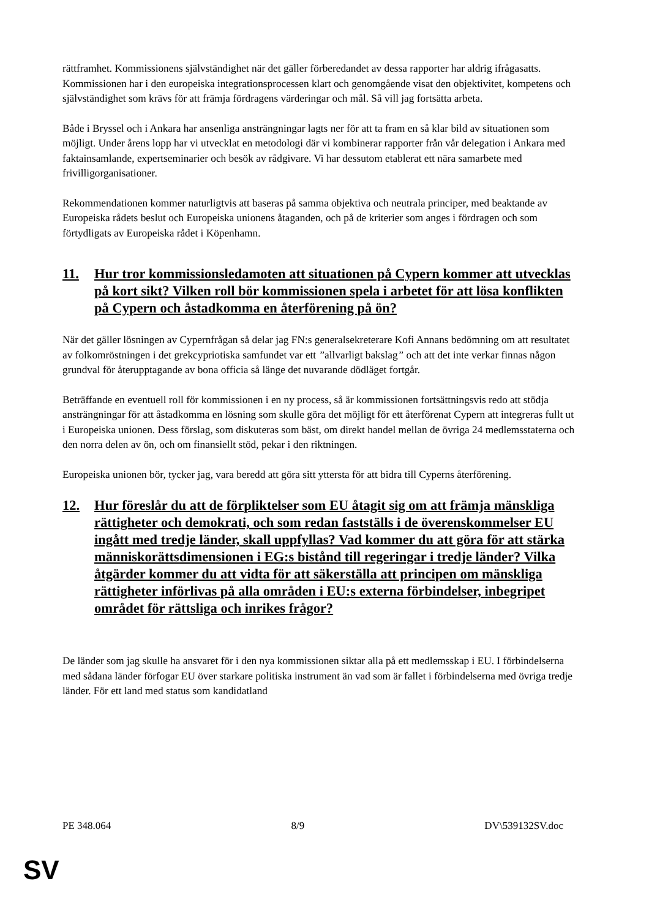rättframhet. Kommissionens självständighet när det gäller förberedandet av dessa rapporter har aldrig ifrågasatts. Kommissionen har i den europeiska integrationsprocessen klart och genomgående visat den objektivitet, kompetens och självständighet som krävs för att främja fördragens värderingar och mål. Så vill jag fortsätta arbeta.
Både i Bryssel och i Ankara har ansenliga ansträngningar lagts ner för att ta fram en så klar bild av situationen som möjligt. Under årens lopp har vi utvecklat en metodologi där vi kombinerar rapporter från vår delegation i Ankara med faktainsamlande, expertseminarier och besök av rådgivare. Vi har dessutom etablerat ett nära samarbete med frivilligorganisationer.
Rekommendationen kommer naturligtvis att baseras på samma objektiva och neutrala principer, med beaktande av Europeiska rådets beslut och Europeiska unionens åtaganden, och på de kriterier som anges i fördragen och som förtydligats av Europeiska rådet i Köpenhamn.
11. Hur tror kommissionsledamoten att situationen på Cypern kommer att utvecklas på kort sikt? Vilken roll bör kommissionen spela i arbetet för att lösa konflikten på Cypern och åstadkomma en återförening på ön?
När det gäller lösningen av Cypernfrågan så delar jag FN:s generalsekreterare Kofi Annans bedömning om att resultatet av folkomröstningen i det grekcypriotiska samfundet var ett ”allvarligt bakslag” och att det inte verkar finnas någon grundval för återupptagande av bona officia så länge det nuvarande dödläget fortgår.
Beträffande en eventuell roll för kommissionen i en ny process, så är kommissionen fortsättningsvis redo att stödja ansträngningar för att åstadkomma en lösning som skulle göra det möjligt för ett återförenat Cypern att integreras fullt ut i Europeiska unionen. Dess förslag, som diskuteras som bäst, om direkt handel mellan de övriga 24 medlemsstaterna och den norra delen av ön, och om finansiellt stöd, pekar i den riktningen.
Europeiska unionen bör, tycker jag, vara beredd att göra sitt yttersta för att bidra till Cyperns återförening.
12. Hur föreslår du att de förpliktelser som EU åtagit sig om att främja mänskliga rättigheter och demokrati, och som redan fastställs i de överenskommelser EU ingått med tredje länder, skall uppfyllas? Vad kommer du att göra för att stärka människorättsdimensionen i EG:s bistånd till regeringar i tredje länder? Vilka åtgärder kommer du att vidta för att säkerställa att principen om mänskliga rättigheter införlivas på alla områden i EU:s externa förbindelser, inbegripet området för rättsliga och inrikes frågor?
De länder som jag skulle ha ansvaret för i den nya kommissionen siktar alla på ett medlemsskap i EU. I förbindelserna med sådana länder förfogar EU över starkare politiska instrument än vad som är fallet i förbindelserna med övriga tredje länder. För ett land med status som kandidatland
PE 348.064 8/9 DV\539132SV.doc
SV